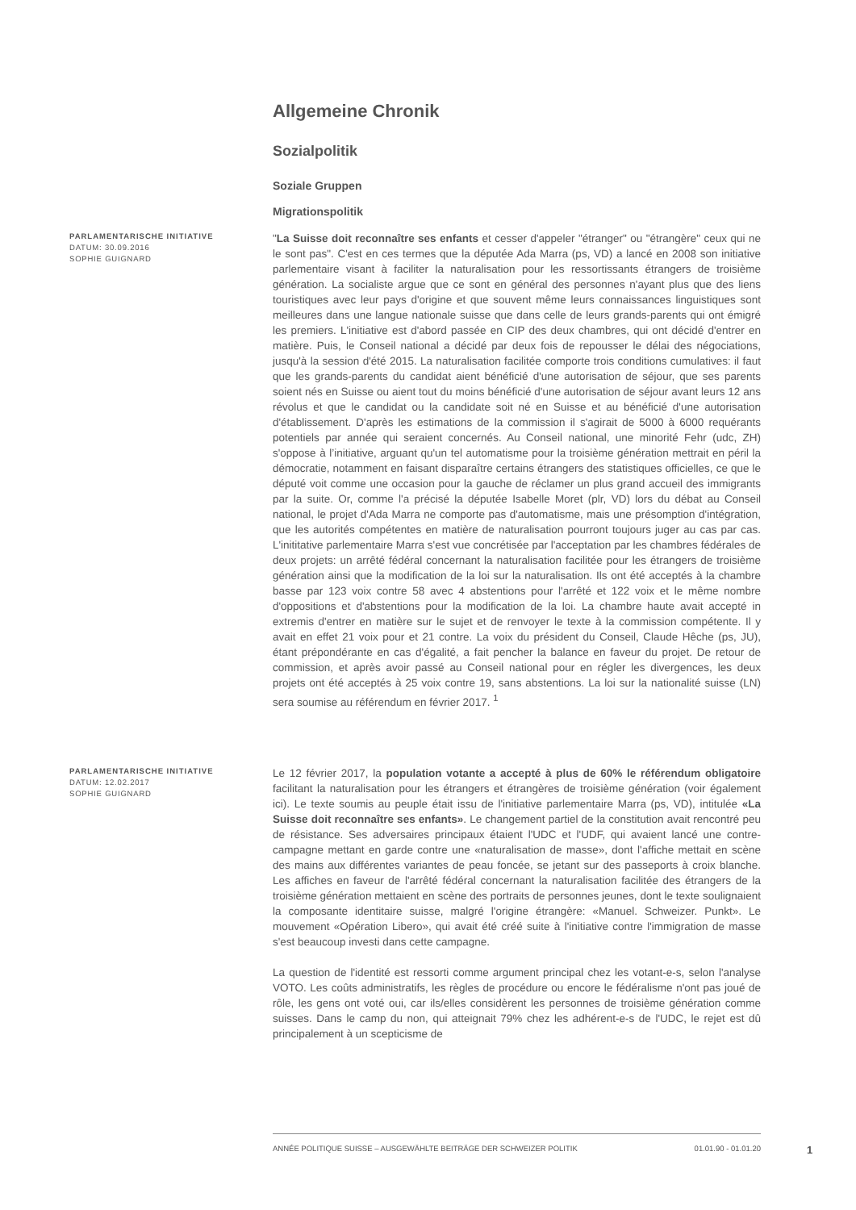Allgemeine Chronik
Sozialpolitik
Soziale Gruppen
Migrationspolitik
PARLAMENTARISCHE INITIATIVE
DATUM: 30.09.2016
SOPHIE GUIGNARD
"La Suisse doit reconnaître ses enfants et cesser d'appeler "étranger" ou "étrangère" ceux qui ne le sont pas". C'est en ces termes que la députée Ada Marra (ps, VD) a lancé en 2008 son initiative parlementaire visant à faciliter la naturalisation pour les ressortissants étrangers de troisième génération. La socialiste argue que ce sont en général des personnes n'ayant plus que des liens touristiques avec leur pays d'origine et que souvent même leurs connaissances linguistiques sont meilleures dans une langue nationale suisse que dans celle de leurs grands-parents qui ont émigré les premiers. L'initiative est d'abord passée en CIP des deux chambres, qui ont décidé d'entrer en matière. Puis, le Conseil national a décidé par deux fois de repousser le délai des négociations, jusqu'à la session d'été 2015. La naturalisation facilitée comporte trois conditions cumulatives: il faut que les grands-parents du candidat aient bénéficié d'une autorisation de séjour, que ses parents soient nés en Suisse ou aient tout du moins bénéficié d'une autorisation de séjour avant leurs 12 ans révolus et que le candidat ou la candidate soit né en Suisse et au bénéficié d'une autorisation d'établissement. D'après les estimations de la commission il s'agirait de 5000 à 6000 requérants potentiels par année qui seraient concernés. Au Conseil national, une minorité Fehr (udc, ZH) s'oppose à l’initiative, arguant qu'un tel automatisme pour la troisième génération mettrait en péril la démocratie, notamment en faisant disparaître certains étrangers des statistiques officielles, ce que le député voit comme une occasion pour la gauche de réclamer un plus grand accueil des immigrants par la suite. Or, comme l'a précisé la députée Isabelle Moret (plr, VD) lors du débat au Conseil national, le projet d'Ada Marra ne comporte pas d'automatisme, mais une présomption d'intégration, que les autorités compétentes en matière de naturalisation pourront toujours juger au cas par cas. L'inititative parlementaire Marra s'est vue concrétisée par l'acceptation par les chambres fédérales de deux projets: un arrêté fédéral concernant la naturalisation facilitée pour les étrangers de troisième génération ainsi que la modification de la loi sur la naturalisation. Ils ont été acceptés à la chambre basse par 123 voix contre 58 avec 4 abstentions pour l'arrêté et 122 voix et le même nombre d'oppositions et d'abstentions pour la modification de la loi. La chambre haute avait accepté in extremis d'entrer en matière sur le sujet et de renvoyer le texte à la commission compétente. Il y avait en effet 21 voix pour et 21 contre. La voix du président du Conseil, Claude Hêche (ps, JU), étant prépondérante en cas d'égalité, a fait pencher la balance en faveur du projet. De retour de commission, et après avoir passé au Conseil national pour en régler les divergences, les deux projets ont été acceptés à 25 voix contre 19, sans abstentions. La loi sur la nationalité suisse (LN) sera soumise au référendum en février 2017. <sup>1</sup>
PARLAMENTARISCHE INITIATIVE
DATUM: 12.02.2017
SOPHIE GUIGNARD
Le 12 février 2017, la population votante a accepté à plus de 60% le référendum obligatoire facilitant la naturalisation pour les étrangers et étrangères de troisième génération (voir également ici). Le texte soumis au peuple était issu de l'initiative parlementaire Marra (ps, VD), intitulée «La Suisse doit reconnaître ses enfants». Le changement partiel de la constitution avait rencontré peu de résistance. Ses adversaires principaux étaient l'UDC et l'UDF, qui avaient lancé une contre-campagne mettant en garde contre une «naturalisation de masse», dont l'affiche mettait en scène des mains aux différentes variantes de peau foncée, se jetant sur des passeports à croix blanche. Les affiches en faveur de l'arrêté fédéral concernant la naturalisation facilitée des étrangers de la troisième génération mettaient en scène des portraits de personnes jeunes, dont le texte soulignaient la composante identitaire suisse, malgré l'origine étrangère: «Manuel. Schweizer. Punkt». Le mouvement «Opération Libero», qui avait été créé suite à l'initiative contre l'immigration de masse s'est beaucoup investi dans cette campagne.
La question de l'identité est ressorti comme argument principal chez les votant-e-s, selon l'analyse VOTO. Les coûts administratifs, les règles de procédure ou encore le fédéralisme n'ont pas joué de rôle, les gens ont voté oui, car ils/elles considèrent les personnes de troisième génération comme suisses. Dans le camp du non, qui atteignait 79% chez les adhérent-e-s de l'UDC, le rejet est dû principalement à un scepticisme de
ANNÉE POLITIQUE SUISSE – AUSGEWÄHLTE BEITRÄGE DER SCHWEIZER POLITIK 01.01.90 - 01.01.20
1